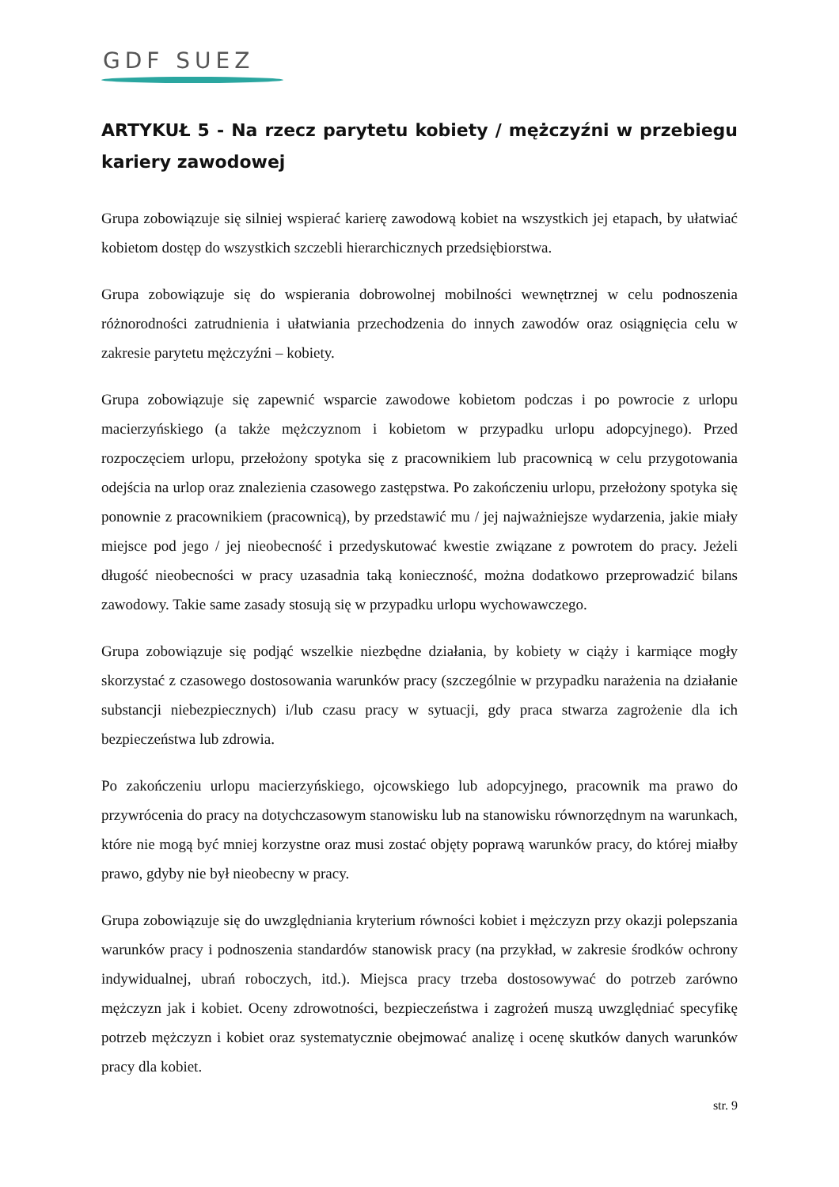GDF SUEZ
ARTYKUŁ 5 - Na rzecz parytetu kobiety / mężczyźni w przebiegu kariery zawodowej
Grupa zobowiązuje się silniej wspierać karierę zawodową kobiet na wszystkich jej etapach, by ułatwiać kobietom dostęp do wszystkich szczebli hierarchicznych przedsiębiorstwa.
Grupa zobowiązuje się do wspierania dobrowolnej mobilności wewnętrznej w celu podnoszenia różnorodności zatrudnienia i ułatwiania przechodzenia do innych zawodów oraz osiągnięcia celu w zakresie parytetu mężczyźni – kobiety.
Grupa zobowiązuje się zapewnić wsparcie zawodowe kobietom podczas i po powrocie z urlopu macierzyńskiego (a także mężczyznom i kobietom w przypadku urlopu adopcyjnego). Przed rozpoczęciem urlopu, przełożony spotyka się z pracownikiem lub pracownicą w celu przygotowania odejścia na urlop oraz znalezienia czasowego zastępstwa. Po zakończeniu urlopu, przełożony spotyka się ponownie z pracownikiem (pracownicą), by przedstawić mu / jej najważniejsze wydarzenia, jakie miały miejsce pod jego / jej nieobecność i przedyskutować kwestie związane z powrotem do pracy. Jeżeli długość nieobecności w pracy uzasadnia taką konieczność, można dodatkowo przeprowadzić bilans zawodowy. Takie same zasady stosują się w przypadku urlopu wychowawczego.
Grupa zobowiązuje się podjąć wszelkie niezbędne działania, by kobiety w ciąży i karmiące mogły skorzystać z czasowego dostosowania warunków pracy (szczególnie w przypadku narażenia na działanie substancji niebezpiecznych) i/lub czasu pracy w sytuacji, gdy praca stwarza zagrożenie dla ich bezpieczeństwa lub zdrowia.
Po zakończeniu urlopu macierzyńskiego, ojcowskiego lub adopcyjnego, pracownik ma prawo do przywrócenia do pracy na dotychczasowym stanowisku lub na stanowisku równorzędnym na warunkach, które nie mogą być mniej korzystne oraz musi zostać objęty poprawą warunków pracy, do której miałby prawo, gdyby nie był nieobecny w pracy.
Grupa zobowiązuje się do uwzględniania kryterium równości kobiet i mężczyzn przy okazji polepszania warunków pracy i podnoszenia standardów stanowisk pracy (na przykład, w zakresie środków ochrony indywidualnej, ubrań roboczych, itd.). Miejsca pracy trzeba dostosowywać do potrzeb zarówno mężczyzn jak i kobiet. Oceny zdrowotności, bezpieczeństwa i zagrożeń muszą uwzględniać specyfikę potrzeb mężczyzn i kobiet oraz systematycznie obejmować analizę i ocenę skutków danych warunków pracy dla kobiet.
str. 9